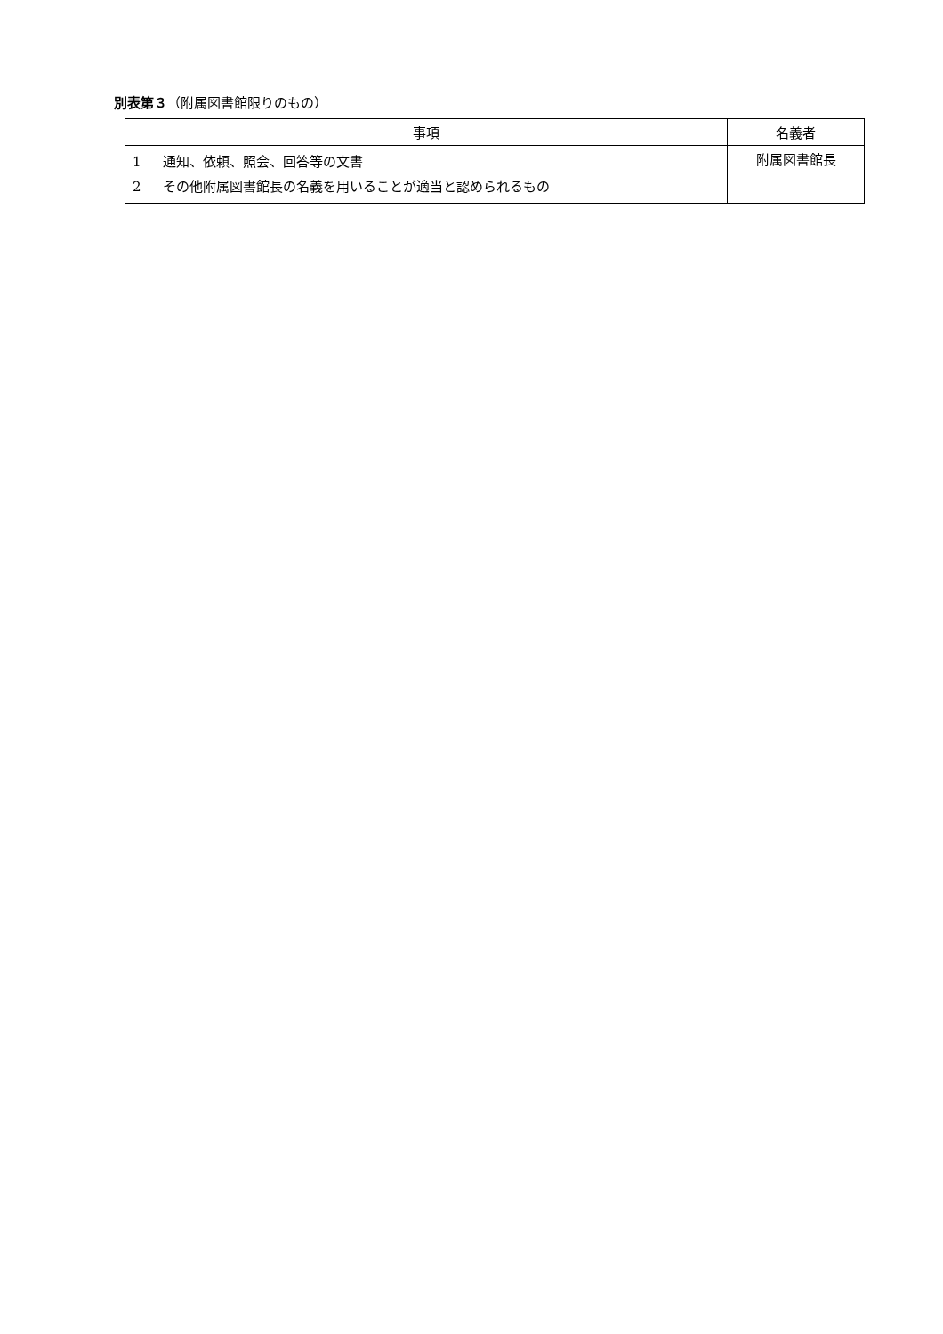別表第３（附属図書館限りのもの）
| 事項 | 名義者 |
| --- | --- |
| 1 通知、依頼、照会、回答等の文書 2 その他附属図書館長の名義を用いることが適当と認められるもの | 附属図書館長 |